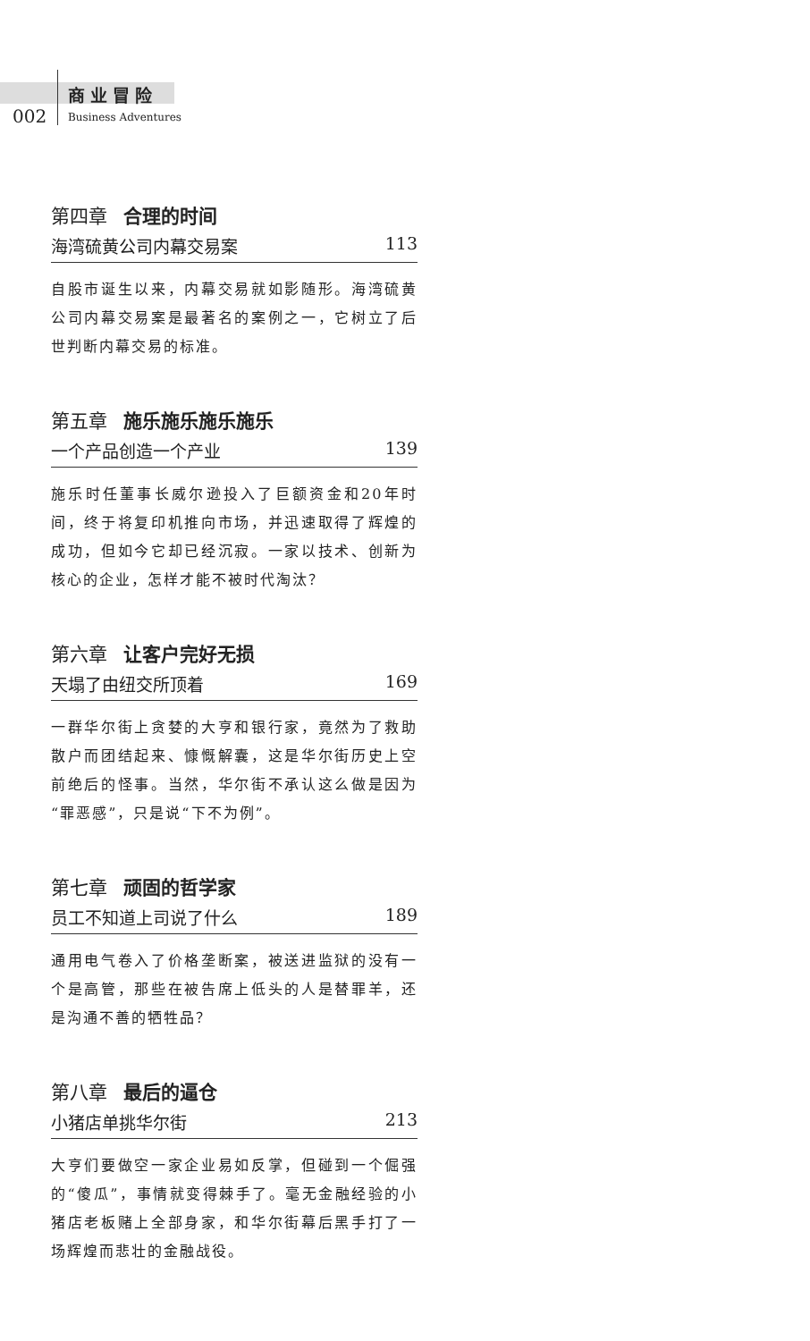商业冒险
002 Business Adventures
第四章 合理的时间
海湾硫黄公司内幕交易案 113
自股市诞生以来，内幕交易就如影随形。海湾硫黄公司内幕交易案是最著名的案例之一，它树立了后世判断内幕交易的标准。
第五章 施乐施乐施乐施乐
一个产品创造一个产业 139
施乐时任董事长威尔逊投入了巨额资金和20年时间，终于将复印机推向市场，并迅速取得了辉煌的成功，但如今它却已经沉寂。一家以技术、创新为核心的企业，怎样才能不被时代淘汰？
第六章 让客户完好无损
天塌了由纽交所顶着 169
一群华尔街上贪婪的大亨和银行家，竟然为了救助散户而团结起来、慷慨解囊，这是华尔街历史上空前绝后的怪事。当然，华尔街不承认这么做是因为“罪恶感”，只是说“下不为例”。
第七章 顽固的哲学家
员工不知道上司说了什么 189
通用电气卷入了价格垄断案，被送进监狱的没有一个是高管，那些在被告席上低头的人是替罪羊，还是沟通不善的牺牲品？
第八章 最后的逼仓
小猪店单挑华尔街 213
大亨们要做空一家企业易如反掌，但碰到一个倔强的“傻瓜”，事情就变得棘手了。毫无金融经验的小猪店老板赌上全部身家，和华尔街幕后黑手打了一场辉煌而悲壮的金融战役。